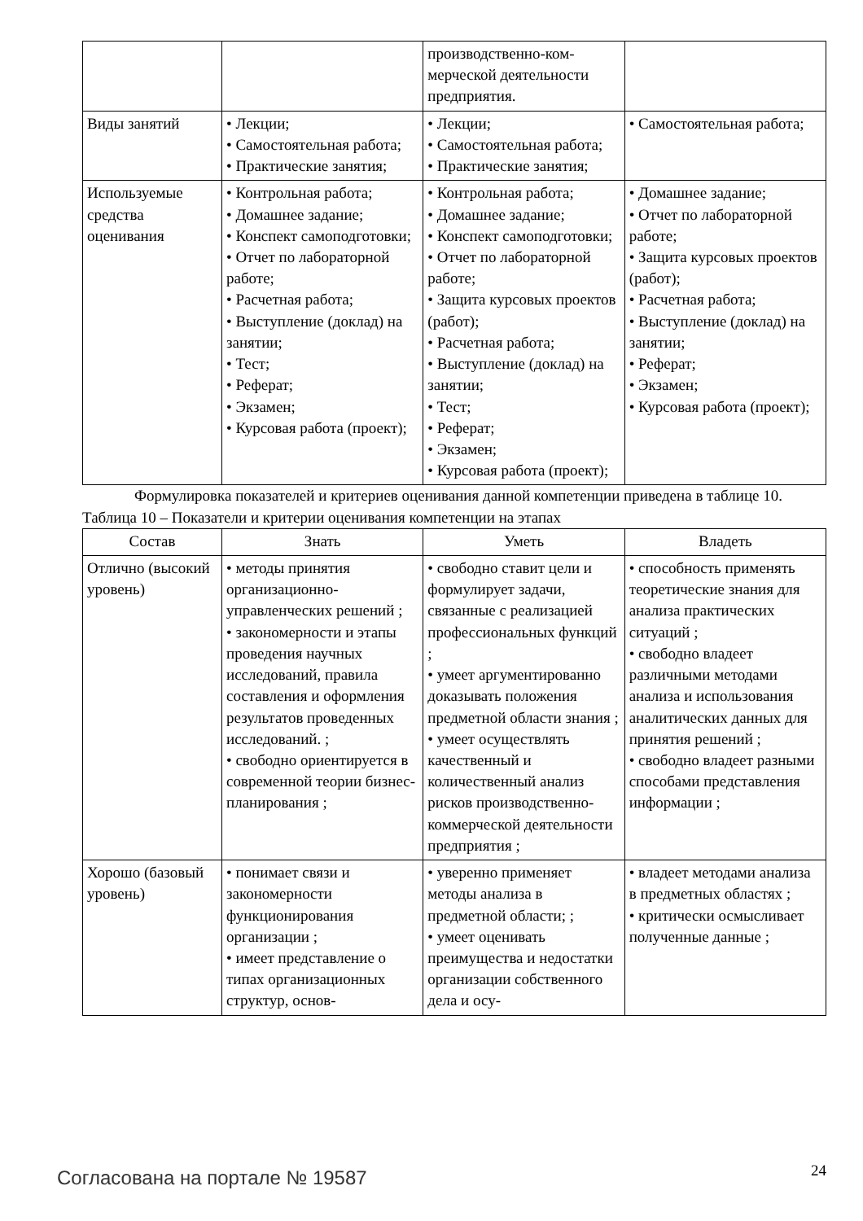| | | производственно-ком­мерческой деятельности предприятия. | |
| Виды занятий | • Лекции; • Самостоятельная работа; • Практические занятия; | • Лекции; • Самостоятельная работа; • Практические занятия; | • Самостоятельная работа; |
| Используемые средства оценивания | • Контрольная работа; • Домашнее задание; • Конспект самоподготовки; • Отчет по лабораторной работе; • Расчетная работа; • Выступление (доклад) на занятии; • Тест; • Реферат; • Экзамен; • Курсовая работа (проект); | • Контрольная работа; • Домашнее задание; • Конспект самоподготовки; • Отчет по лабораторной работе; • Защита курсовых проектов (работ); • Расчетная работа; • Выступление (доклад) на занятии; • Тест; • Реферат; • Экзамен; • Курсовая работа (проект); | • Домашнее задание; • Отчет по лабораторной работе; • Защита курсовых проектов (работ); • Расчетная работа; • Выступление (доклад) на занятии; • Реферат; • Экзамен; • Курсовая работа (проект); |
Формулировка показателей и критериев оценивания данной компетенции приведена в таблице 10.
Таблица 10 – Показатели и критерии оценивания компетенции на этапах
| Состав | Знать | Уметь | Владеть |
| --- | --- | --- | --- |
| Отлично (высокий уровень) | • методы принятия организационно-управленческих решений ; • закономерности и этапы проведения научных исследований, правила составления и оформления результатов проведенных исследований. ; • свободно ориентируется в современной теории бизнес-планирования ; | • свободно ставит цели и формулирует задачи, связанные с реализацией профессиональных функций ; • умеет аргументированно доказывать положения предметной области знания ; • умеет осуществлять качественный и количественный анализ рисков производственно-коммерческой деятельности предприятия ; | • способность применять теоретические знания для анализа практических ситуаций ; • свободно владеет различными методами анализа и использования аналитических данных для принятия решений ; • свободно владеет разными способами представления информации ; |
| Хорошо (базовый уровень) | • понимает связи и закономерности функционирования организации ; • имеет представление о типах организационных структур, основ- | • уверенно применяет методы анализа в предметной области; ; • умеет оценивать преимущества и недостатки организации собственного дела и осу- | • владеет методами анализа в предметных областях ; • критически осмысливает полученные данные ; |
Согласована на портале № 19587 24